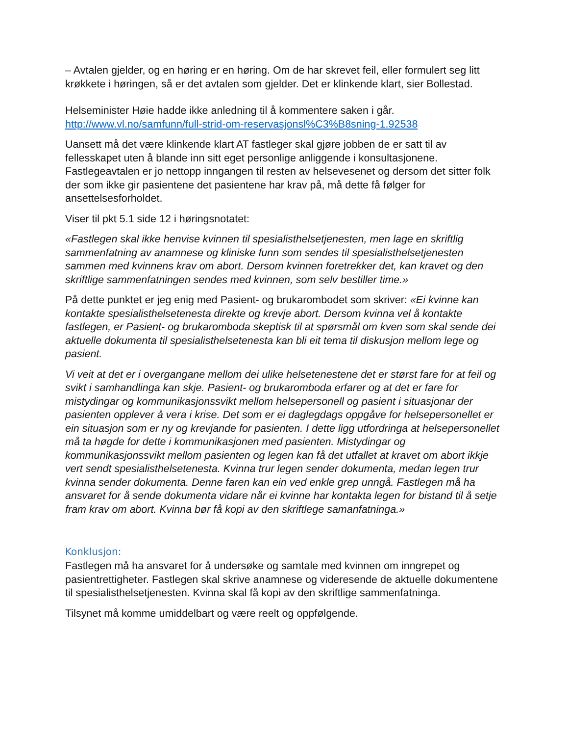– Avtalen gjelder, og en høring er en høring. Om de har skrevet feil, eller formulert seg litt krøkkete i høringen, så er det avtalen som gjelder. Det er klinkende klart, sier Bollestad.
Helseminister Høie hadde ikke anledning til å kommentere saken i går.
http://www.vl.no/samfunn/full-strid-om-reservasjonsl%C3%B8sning-1.92538
Uansett må det være klinkende klart AT fastleger skal gjøre jobben de er satt til av fellesskapet uten å blande inn sitt eget personlige anliggende i konsultasjonene. Fastlegeavtalen er jo nettopp inngangen til resten av helsevesenet og dersom det sitter folk der som ikke gir pasientene det pasientene har krav på, må dette få følger for ansettelsesforholdet.
Viser til pkt 5.1 side 12 i høringsnotatet:
«Fastlegen skal ikke henvise kvinnen til spesialisthelsetjenesten, men lage en skriftlig sammenfatning av anamnese og kliniske funn som sendes til spesialisthelsetjenesten sammen med kvinnens krav om abort. Dersom kvinnen foretrekker det, kan kravet og den skriftlige sammenfatningen sendes med kvinnen, som selv bestiller time.»
På dette punktet er jeg enig med Pasient- og brukarombodet som skriver: «Ei kvinne kan kontakte spesialisthelsetenesta direkte og krevje abort. Dersom kvinna vel å kontakte fastlegen, er Pasient- og brukaromboda skeptisk til at spørsmål om kven som skal sende dei aktuelle dokumenta til spesialisthelsetenesta kan bli eit tema til diskusjon mellom lege og pasient.
Vi veit at det er i overgangane mellom dei ulike helsetenestene det er størst fare for at feil og svikt i samhandlinga kan skje. Pasient- og brukaromboda erfarer og at det er fare for mistydingar og kommunikasjonssvikt mellom helsepersonell og pasient i situasjonar der pasienten opplever å vera i krise. Det som er ei daglegdags oppgåve for helsepersonellet er ein situasjon som er ny og krevjande for pasienten. I dette ligg utfordringa at helsepersonellet må ta høgde for dette i kommunikasjonen med pasienten. Mistydingar og kommunikasjonssvikt mellom pasienten og legen kan få det utfallet at kravet om abort ikkje vert sendt spesialisthelsetenesta. Kvinna trur legen sender dokumenta, medan legen trur kvinna sender dokumenta. Denne faren kan ein ved enkle grep unngå. Fastlegen må ha ansvaret for å sende dokumenta vidare når ei kvinne har kontakta legen for bistand til å setje fram krav om abort. Kvinna bør få kopi av den skriftlege samanfatninga.»
Konklusjon:
Fastlegen må ha ansvaret for å undersøke og samtale med kvinnen om inngrepet og pasientrettigheter. Fastlegen skal skrive anamnese og videresende de aktuelle dokumentene til spesialisthelsetjenesten. Kvinna skal få kopi av den skriftlige sammenfatninga.
Tilsynet må komme umiddelbart og være reelt og oppfølgende.